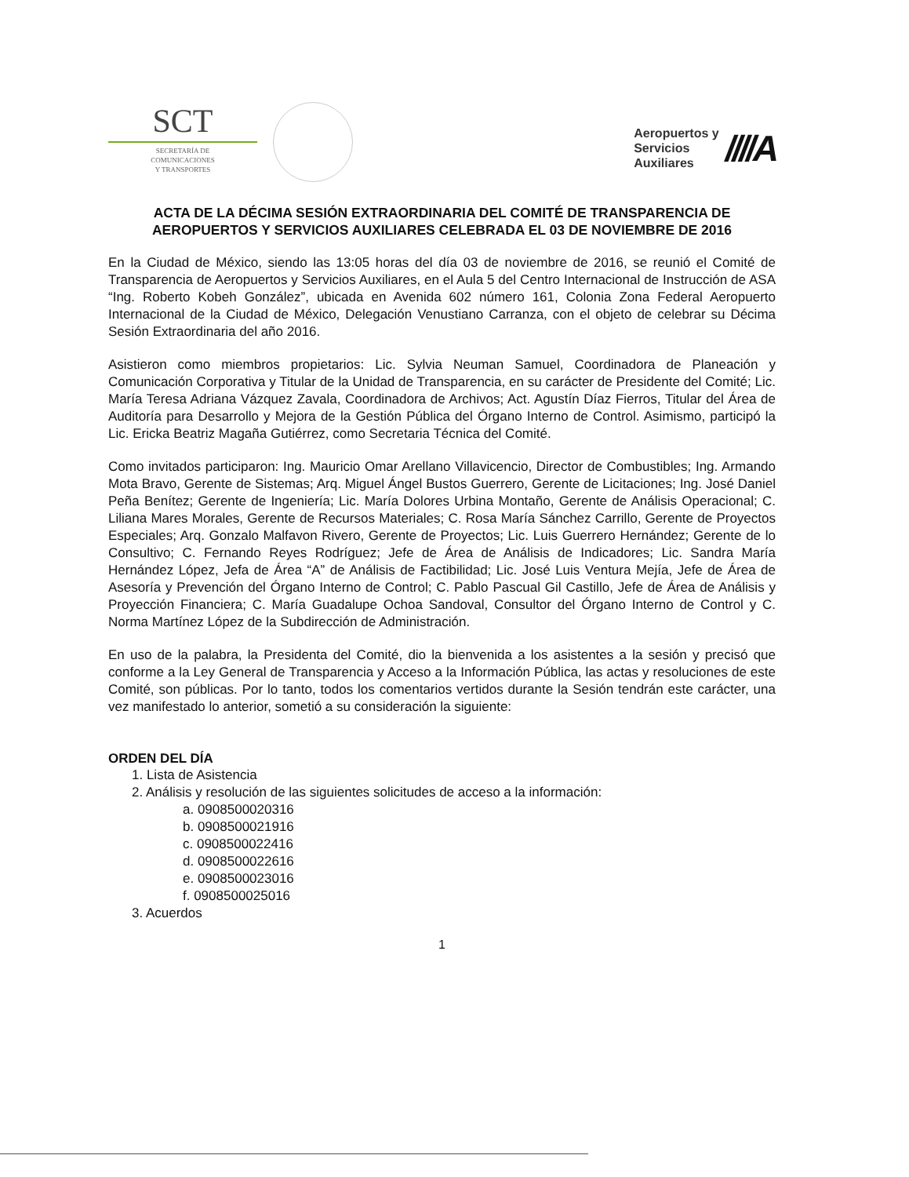SCT
SECRETARÍA DE
COMUNICACIONES
Y TRANSPORTES
Aeropuertos y
Servicios
Auxiliares
////A
ACTA DE LA DÉCIMA SESIÓN EXTRAORDINARIA DEL COMITÉ DE TRANSPARENCIA DE AEROPUERTOS Y SERVICIOS AUXILIARES CELEBRADA EL 03 DE NOVIEMBRE DE 2016
En la Ciudad de México, siendo las 13:05 horas del día 03 de noviembre de 2016, se reunió el Comité de Transparencia de Aeropuertos y Servicios Auxiliares, en el Aula 5 del Centro Internacional de Instrucción de ASA “Ing. Roberto Kobeh González”, ubicada en Avenida 602 número 161, Colonia Zona Federal Aeropuerto Internacional de la Ciudad de México, Delegación Venustiano Carranza, con el objeto de celebrar su Décima Sesión Extraordinaria del año 2016.
Asistieron como miembros propietarios: Lic. Sylvia Neuman Samuel, Coordinadora de Planeación y Comunicación Corporativa y Titular de la Unidad de Transparencia, en su carácter de Presidente del Comité; Lic. María Teresa Adriana Vázquez Zavala, Coordinadora de Archivos; Act. Agustín Díaz Fierros, Titular del Área de Auditoría para Desarrollo y Mejora de la Gestión Pública del Órgano Interno de Control. Asimismo, participó la Lic. Ericka Beatriz Magaña Gutiérrez, como Secretaria Técnica del Comité.
Como invitados participaron: Ing. Mauricio Omar Arellano Villavicencio, Director de Combustibles; Ing. Armando Mota Bravo, Gerente de Sistemas; Arq. Miguel Ángel Bustos Guerrero, Gerente de Licitaciones; Ing. José Daniel Peña Benítez; Gerente de Ingeniería; Lic. María Dolores Urbina Montaño, Gerente de Análisis Operacional; C. Liliana Mares Morales, Gerente de Recursos Materiales; C. Rosa María Sánchez Carrillo, Gerente de Proyectos Especiales; Arq. Gonzalo Malfavon Rivero, Gerente de Proyectos; Lic. Luis Guerrero Hernández; Gerente de lo Consultivo; C. Fernando Reyes Rodríguez; Jefe de Área de Análisis de Indicadores; Lic. Sandra María Hernández López, Jefa de Área “A” de Análisis de Factibilidad; Lic. José Luis Ventura Mejía, Jefe de Área de Asesoría y Prevención del Órgano Interno de Control; C. Pablo Pascual Gil Castillo, Jefe de Área de Análisis y Proyección Financiera; C. María Guadalupe Ochoa Sandoval, Consultor del Órgano Interno de Control y C. Norma Martínez López de la Subdirección de Administración.
En uso de la palabra, la Presidenta del Comité, dio la bienvenida a los asistentes a la sesión y precisó que conforme a la Ley General de Transparencia y Acceso a la Información Pública, las actas y resoluciones de este Comité, son públicas. Por lo tanto, todos los comentarios vertidos durante la Sesión tendrán este carácter, una vez manifestado lo anterior, sometió a su consideración la siguiente:
ORDEN DEL DÍA
1. Lista de Asistencia
2. Análisis y resolución de las siguientes solicitudes de acceso a la información:
a. 0908500020316
b. 0908500021916
c. 0908500022416
d. 0908500022616
e. 0908500023016
f. 0908500025016
3. Acuerdos
1